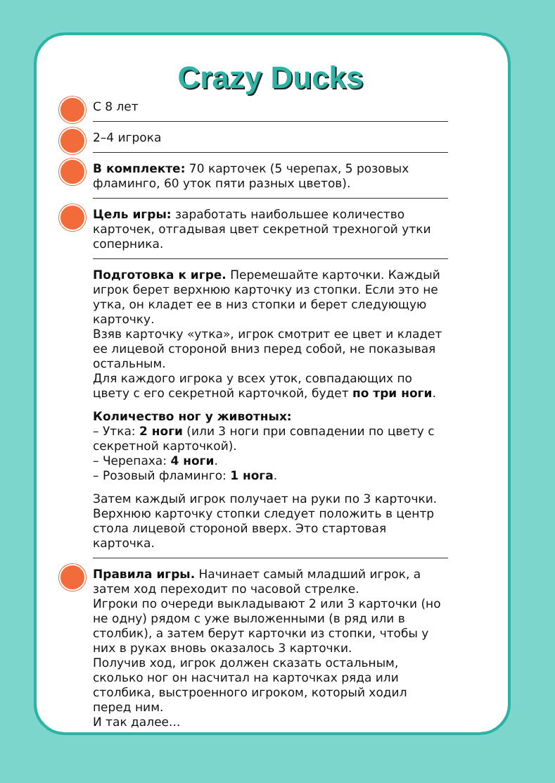Crazy Ducks
С 8 лет
2–4 игрока
В комплекте: 70 карточек (5 черепах, 5 розовых фламинго, 60 уток пяти разных цветов).
Цель игры: заработать наибольшее количество карточек, отгадывая цвет секретной трехногой утки соперника.
Подготовка к игре. Перемешайте карточки. Каждый игрок берет верхнюю карточку из стопки. Если это не утка, он кладет ее в низ стопки и берет следующую карточку.
Взяв карточку «утка», игрок смотрит ее цвет и кладет ее лицевой стороной вниз перед собой, не показывая остальным.
Для каждого игрока у всех уток, совпадающих по цвету с его секретной карточкой, будет по три ноги.
Количество ног у животных:
– Утка: 2 ноги (или 3 ноги при совпадении по цвету с секретной карточкой).
– Черепаха: 4 ноги.
– Розовый фламинго: 1 нога.
Затем каждый игрок получает на руки по 3 карточки. Верхнюю карточку стопки следует положить в центр стола лицевой стороной вверх. Это стартовая карточка.
Правила игры. Начинает самый младший игрок, а затем ход переходит по часовой стрелке.
Игроки по очереди выкладывают 2 или 3 карточки (но не одну) рядом с уже выложенными (в ряд или в столбик), а затем берут карточки из стопки, чтобы у них в руках вновь оказалось 3 карточки.
Получив ход, игрок должен сказать остальным, сколько ног он насчитал на карточках ряда или столбика, выстроенного игроком, который ходил перед ним.
И так далее...